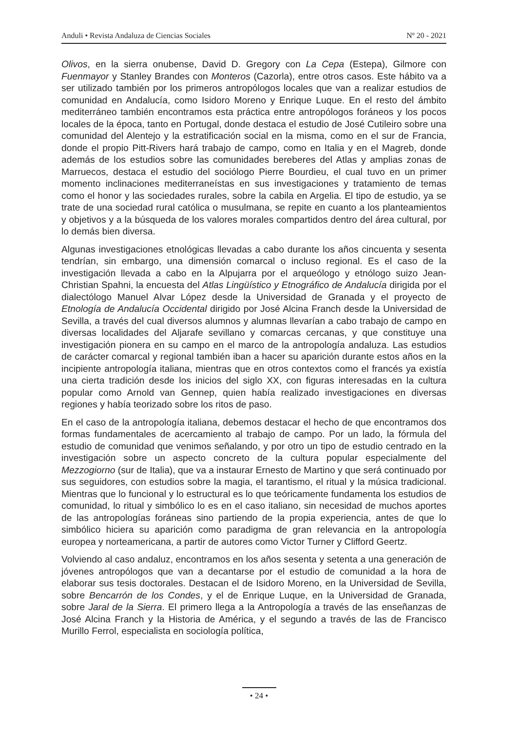Anduli • Revista Andaluza de Ciencias Sociales Nº 20 - 2021
Olivos, en la sierra onubense, David D. Gregory con La Cepa (Estepa), Gilmore con Fuenmayor y Stanley Brandes con Monteros (Cazorla), entre otros casos. Este hábito va a ser utilizado también por los primeros antropólogos locales que van a realizar estudios de comunidad en Andalucía, como Isidoro Moreno y Enrique Luque. En el resto del ámbito mediterráneo también encontramos esta práctica entre antropólogos foráneos y los pocos locales de la época, tanto en Portugal, donde destaca el estudio de José Cutileiro sobre una comunidad del Alentejo y la estratificación social en la misma, como en el sur de Francia, donde el propio Pitt-Rivers hará trabajo de campo, como en Italia y en el Magreb, donde además de los estudios sobre las comunidades bereberes del Atlas y amplias zonas de Marruecos, destaca el estudio del sociólogo Pierre Bourdieu, el cual tuvo en un primer momento inclinaciones mediterraneístas en sus investigaciones y tratamiento de temas como el honor y las sociedades rurales, sobre la cabila en Argelia. El tipo de estudio, ya se trate de una sociedad rural católica o musulmana, se repite en cuanto a los planteamientos y objetivos y a la búsqueda de los valores morales compartidos dentro del área cultural, por lo demás bien diversa.
Algunas investigaciones etnológicas llevadas a cabo durante los años cincuenta y sesenta tendrían, sin embargo, una dimensión comarcal o incluso regional. Es el caso de la investigación llevada a cabo en la Alpujarra por el arqueólogo y etnólogo suizo Jean-Christian Spahni, la encuesta del Atlas Lingüístico y Etnográfico de Andalucía dirigida por el dialectólogo Manuel Alvar López desde la Universidad de Granada y el proyecto de Etnología de Andalucía Occidental dirigido por José Alcina Franch desde la Universidad de Sevilla, a través del cual diversos alumnos y alumnas llevarían a cabo trabajo de campo en diversas localidades del Aljarafe sevillano y comarcas cercanas, y que constituye una investigación pionera en su campo en el marco de la antropología andaluza. Las estudios de carácter comarcal y regional también iban a hacer su aparición durante estos años en la incipiente antropología italiana, mientras que en otros contextos como el francés ya existía una cierta tradición desde los inicios del siglo XX, con figuras interesadas en la cultura popular como Arnold van Gennep, quien había realizado investigaciones en diversas regiones y había teorizado sobre los ritos de paso.
En el caso de la antropología italiana, debemos destacar el hecho de que encontramos dos formas fundamentales de acercamiento al trabajo de campo. Por un lado, la fórmula del estudio de comunidad que venimos señalando, y por otro un tipo de estudio centrado en la investigación sobre un aspecto concreto de la cultura popular especialmente del Mezzogiorno (sur de Italia), que va a instaurar Ernesto de Martino y que será continuado por sus seguidores, con estudios sobre la magia, el tarantismo, el ritual y la música tradicional. Mientras que lo funcional y lo estructural es lo que teóricamente fundamenta los estudios de comunidad, lo ritual y simbólico lo es en el caso italiano, sin necesidad de muchos aportes de las antropologías foráneas sino partiendo de la propia experiencia, antes de que lo simbólico hiciera su aparición como paradigma de gran relevancia en la antropología europea y norteamericana, a partir de autores como Victor Turner y Clifford Geertz.
Volviendo al caso andaluz, encontramos en los años sesenta y setenta a una generación de jóvenes antropólogos que van a decantarse por el estudio de comunidad a la hora de elaborar sus tesis doctorales. Destacan el de Isidoro Moreno, en la Universidad de Sevilla, sobre Bencarrón de los Condes, y el de Enrique Luque, en la Universidad de Granada, sobre Jaral de la Sierra. El primero llega a la Antropología a través de las enseñanzas de José Alcina Franch y la Historia de América, y el segundo a través de las de Francisco Murillo Ferrol, especialista en sociología política,
• 24 •